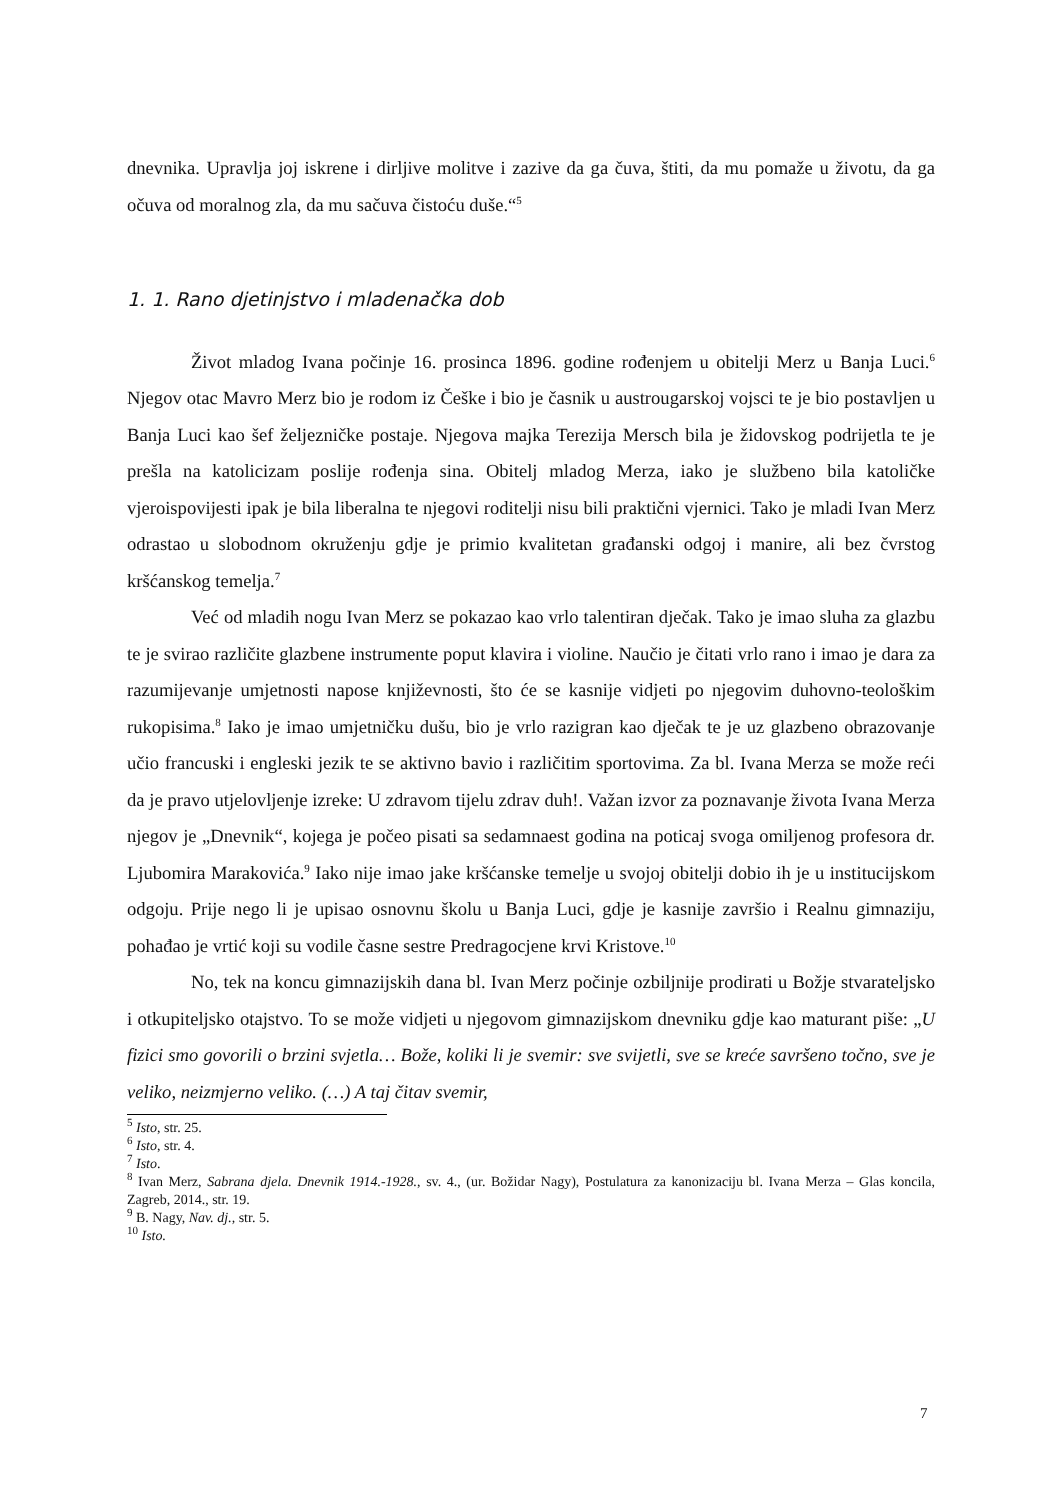dnevnika. Upravlja joj iskrene i dirljive molitve i zazive da ga čuva, štiti, da mu pomaže u životu, da ga očuva od moralnog zla, da mu sačuva čistoću duše.“<sup>5</sup>
1. 1. Rano djetinjstvo i mladenačka dob
Život mladog Ivana počinje 16. prosinca 1896. godine rođenjem u obitelji Merz u Banja Luci.<sup>6</sup> Njegov otac Mavro Merz bio je rodom iz Češke i bio je časnik u austrougarskoj vojsci te je bio postavljen u Banja Luci kao šef željezničke postaje. Njegova majka Terezija Mersch bila je židovskog podrijetla te je prešla na katolicizam poslije rođenja sina. Obitelj mladog Merza, iako je službeno bila katoličke vjeroispovijesti ipak je bila liberalna te njegovi roditelji nisu bili praktični vjernici. Tako je mladi Ivan Merz odrastao u slobodnom okruženju gdje je primio kvalitetan građanski odgoj i manire, ali bez čvrstog kršćanskog temelja.<sup>7</sup>
Već od mladih nogu Ivan Merz se pokazao kao vrlo talentiran dječak. Tako je imao sluha za glazbu te je svirao različite glazbene instrumente poput klavira i violine. Naučio je čitati vrlo rano i imao je dara za razumijevanje umjetnosti napose književnosti, što će se kasnije vidjeti po njegovim duhovno-teološkim rukopisima.<sup>8</sup> Iako je imao umjetničku dušu, bio je vrlo razigran kao dječak te je uz glazbeno obrazovanje učio francuski i engleski jezik te se aktivno bavio i različitim sportovima. Za bl. Ivana Merza se može reći da je pravo utjelovljenje izreke: U zdravom tijelu zdrav duh!. Važan izvor za poznavanje života Ivana Merza njegov je „Dnevnik“, kojega je počeo pisati sa sedamnaest godina na poticaj svoga omiljenog profesora dr. Ljubomira Marakovića.<sup>9</sup> Iako nije imao jake kršćanske temelje u svojoj obitelji dobio ih je u institucijskom odgoju. Prije nego li je upisao osnovnu školu u Banja Luci, gdje je kasnije završio i Realnu gimnaziju, pohađao je vrtić koji su vodile časne sestre Predragocjene krvi Kristove.<sup>10</sup>
No, tek na koncu gimnazijskih dana bl. Ivan Merz počinje ozbiljnije prodirati u Božje stvarateljsko i otkupiteljsko otajstvo. To se može vidjeti u njegovom gimnazijskom dnevniku gdje kao maturant piše: „U fizici smo govorili o brzini svjetla… Bože, koliki li je svemir: sve svijetli, sve se kreće savršeno točno, sve je veliko, neizmjerno veliko. (…) A taj čitav svemir,
<sup>5</sup> Isto, str. 25.
<sup>6</sup> Isto, str. 4.
<sup>7</sup> Isto.
<sup>8</sup> Ivan Merz, Sabrana djela. Dnevnik 1914.-1928., sv. 4., (ur. Božidar Nagy), Postulatura za kanonizaciju bl. Ivana Merza – Glas koncila, Zagreb, 2014., str. 19.
<sup>9</sup> B. Nagy, Nav. dj., str. 5.
<sup>10</sup> Isto.
7